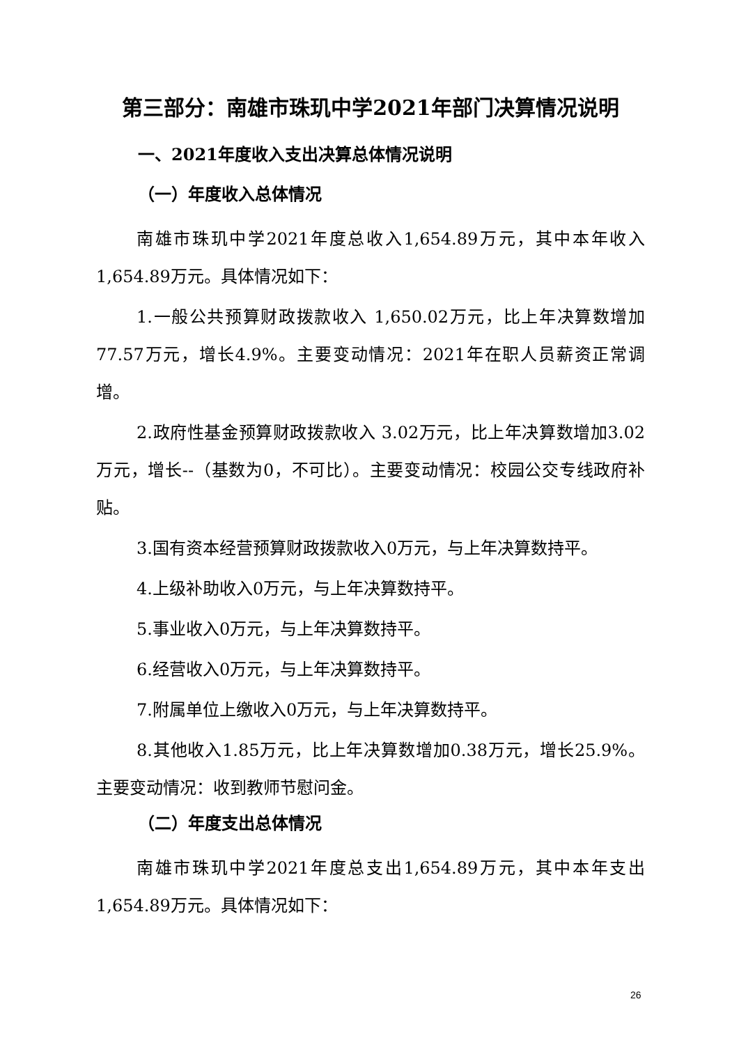第三部分：南雄市珠玑中学2021年部门决算情况说明
一、2021年度收入支出决算总体情况说明
（一）年度收入总体情况
南雄市珠玑中学2021年度总收入1,654.89万元，其中本年收入1,654.89万元。具体情况如下：
1.一般公共预算财政拨款收入 1,650.02万元，比上年决算数增加77.57万元，增长4.9%。主要变动情况：2021年在职人员薪资正常调增。
2.政府性基金预算财政拨款收入 3.02万元，比上年决算数增加3.02万元，增长--（基数为0，不可比）。主要变动情况：校园公交专线政府补贴。
3.国有资本经营预算财政拨款收入0万元，与上年决算数持平。
4.上级补助收入0万元，与上年决算数持平。
5.事业收入0万元，与上年决算数持平。
6.经营收入0万元，与上年决算数持平。
7.附属单位上缴收入0万元，与上年决算数持平。
8.其他收入1.85万元，比上年决算数增加0.38万元，增长25.9%。主要变动情况：收到教师节慰问金。
（二）年度支出总体情况
南雄市珠玑中学2021年度总支出1,654.89万元，其中本年支出1,654.89万元。具体情况如下：
26